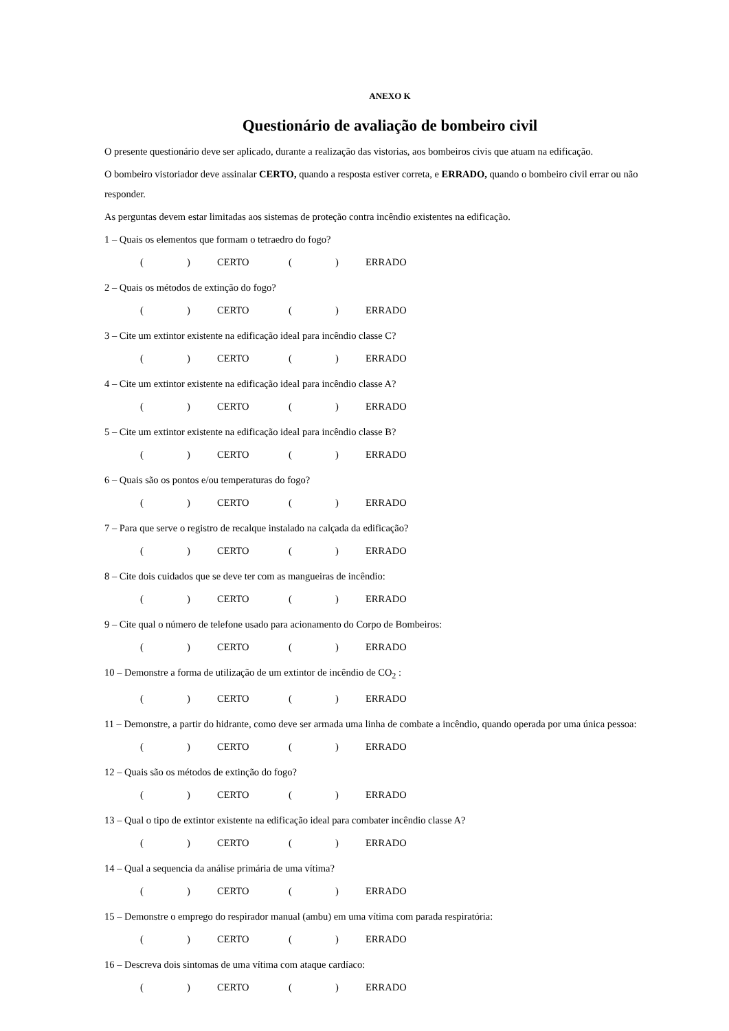ANEXO K
Questionário de avaliação de bombeiro civil
O presente questionário deve ser aplicado, durante a realização das vistorias, aos bombeiros civis que atuam na edificação.
O bombeiro vistoriador deve assinalar CERTO, quando a resposta estiver correta, e ERRADO, quando o bombeiro civil errar ou não responder.
As perguntas devem estar limitadas aos sistemas de proteção contra incêndio existentes na edificação.
1 – Quais os elementos que formam o tetraedro do fogo?
() CERTO () ERRADO
2 – Quais os métodos de extinção do fogo?
() CERTO () ERRADO
3 – Cite um extintor existente na edificação ideal para incêndio classe C?
() CERTO () ERRADO
4 – Cite um extintor existente na edificação ideal para incêndio classe A?
() CERTO () ERRADO
5 – Cite um extintor existente na edificação ideal para incêndio classe B?
() CERTO () ERRADO
6 – Quais são os pontos e/ou temperaturas do fogo?
() CERTO () ERRADO
7 – Para que serve o registro de recalque instalado na calçada da edificação?
() CERTO () ERRADO
8 – Cite dois cuidados que se deve ter com as mangueiras de incêndio:
() CERTO () ERRADO
9 – Cite qual o número de telefone usado para acionamento do Corpo de Bombeiros:
() CERTO () ERRADO
10 – Demonstre a forma de utilização de um extintor de incêndio de CO<sub>2</sub> :
() CERTO () ERRADO
11 – Demonstre, a partir do hidrante, como deve ser armada uma linha de combate a incêndio, quando operada por uma única pessoa:
() CERTO () ERRADO
12 – Quais são os métodos de extinção do fogo?
() CERTO () ERRADO
13 – Qual o tipo de extintor existente na edificação ideal para combater incêndio classe A?
() CERTO () ERRADO
14 – Qual a sequencia da análise primária de uma vítima?
() CERTO () ERRADO
15 – Demonstre o emprego do respirador manual (ambu) em uma vítima com parada respiratória:
() CERTO () ERRADO
16 – Descreva dois sintomas de uma vítima com ataque cardíaco:
() CERTO () ERRADO